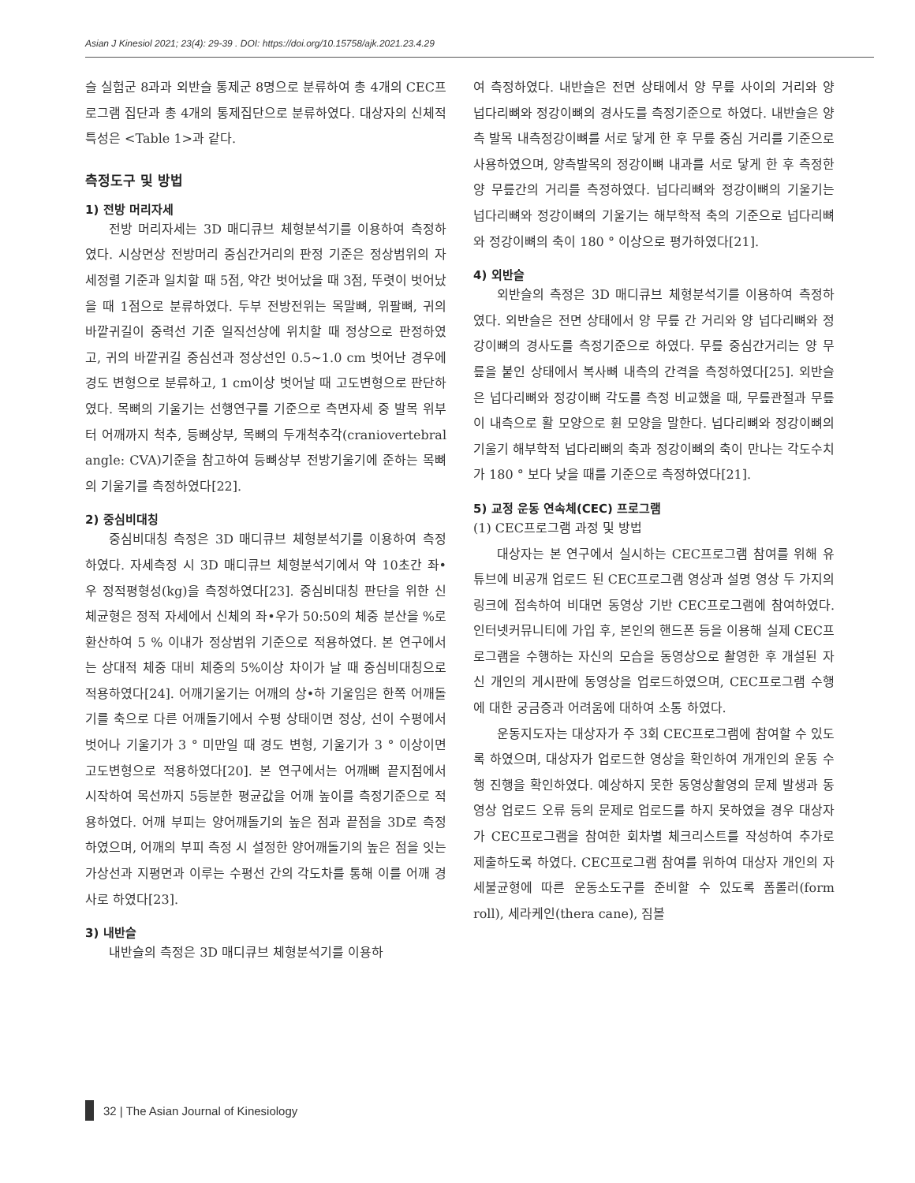Asian J Kinesiol 2021; 23(4): 29-39 . DOI: https://doi.org/10.15758/ajk.2021.23.4.29
슬 실험군 8과과 외반슬 통제군 8명으로 분류하여 총 4개의 CEC프로그램 집단과 총 4개의 통제집단으로 분류하였다. 대상자의 신체적 특성은 <Table 1>과 같다.
측정도구 및 방법
1) 전방 머리자세
전방 머리자세는 3D 매디큐브 체형분석기를 이용하여 측정하였다. 시상면상 전방머리 중심간거리의 판정 기준은 정상범위의 자세정렬 기준과 일치할 때 5점, 약간 벗어났을 때 3점, 뚜렷이 벗어났을 때 1점으로 분류하였다. 두부 전방전위는 목말뼈, 위팔뼈, 귀의 바깥귀길이 중력선 기준 일직선상에 위치할 때 정상으로 판정하였고, 귀의 바깥귀길 중심선과 정상선인 0.5~1.0 cm 벗어난 경우에 경도 변형으로 분류하고, 1 cm이상 벗어날 때 고도변형으로 판단하였다. 목뼈의 기울기는 선행연구를 기준으로 측면자세 중 발목 위부터 어깨까지 척추, 등뼈상부, 목뼈의 두개척추각(craniovertebral angle: CVA)기준을 참고하여 등뼈상부 전방기울기에 준하는 목뼈의 기울기를 측정하였다[22].
2) 중심비대칭
중심비대칭 측정은 3D 매디큐브 체형분석기를 이용하여 측정하였다. 자세측정 시 3D 매디큐브 체형분석기에서 약 10초간 좌•우 정적평형성(kg)을 측정하였다[23]. 중심비대칭 판단을 위한 신체균형은 정적 자세에서 신체의 좌•우가 50:50의 체중 분산을 %로 환산하여 5 % 이내가 정상범위 기준으로 적용하였다. 본 연구에서는 상대적 체중 대비 체중의 5%이상 차이가 날 때 중심비대칭으로 적용하였다[24]. 어깨기울기는 어깨의 상•하 기울임은 한쪽 어깨돌기를 축으로 다른 어깨돌기에서 수평 상태이면 정상, 선이 수평에서 벗어나 기울기가 3 ° 미만일 때 경도 변형, 기울기가 3 ° 이상이면 고도변형으로 적용하였다[20]. 본 연구에서는 어깨뼈 끝지점에서 시작하여 목선까지 5등분한 평균값을 어깨 높이를 측정기준으로 적용하였다. 어깨 부피는 양어깨돌기의 높은 점과 끝점을 3D로 측정하였으며, 어깨의 부피 측정 시 설정한 양어깨돌기의 높은 점을 잇는 가상선과 지평면과 이루는 수평선 간의 각도차를 통해 이를 어깨 경사로 하였다[23].
3) 내반슬
내반슬의 측정은 3D 매디큐브 체형분석기를 이용하
여 측정하였다. 내반슬은 전면 상태에서 양 무릎 사이의 거리와 양 넙다리뼈와 정강이뼈의 경사도를 측정기준으로 하였다. 내반슬은 양측 발목 내측정강이뼈를 서로 닿게 한 후 무릎 중심 거리를 기준으로 사용하였으며, 양측발목의 정강이뼈 내과를 서로 닿게 한 후 측정한 양 무릎간의 거리를 측정하였다. 넙다리뼈와 정강이뼈의 기울기는 넙다리뼈와 정강이뼈의 기울기는 해부학적 축의 기준으로 넙다리뼈와 정강이뼈의 축이 180 ° 이상으로 평가하였다[21].
4) 외반슬
외반슬의 측정은 3D 매디큐브 체형분석기를 이용하여 측정하였다. 외반슬은 전면 상태에서 양 무릎 간 거리와 양 넙다리뼈와 정강이뼈의 경사도를 측정기준으로 하였다. 무릎 중심간거리는 양 무릎을 붙인 상태에서 복사뼈 내측의 간격을 측정하였다[25]. 외반슬은 넙다리뼈와 정강이뼈 각도를 측정 비교했을 때, 무릎관절과 무릎이 내측으로 활 모양으로 휜 모양을 말한다. 넙다리뼈와 정강이뼈의 기울기 해부학적 넙다리뼈의 축과 정강이뼈의 축이 만나는 각도수치가 180 ° 보다 낮을 때를 기준으로 측정하였다[21].
5) 교정 운동 연속체(CEC) 프로그램
(1) CEC프로그램 과정 및 방법
대상자는 본 연구에서 실시하는 CEC프로그램 참여를 위해 유튜브에 비공개 업로드 된 CEC프로그램 영상과 설명 영상 두 가지의 링크에 접속하여 비대면 동영상 기반 CEC프로그램에 참여하였다. 인터넷커뮤니티에 가입 후, 본인의 핸드폰 등을 이용해 실제 CEC프로그램을 수행하는 자신의 모습을 동영상으로 촬영한 후 개설된 자신 개인의 게시판에 동영상을 업로드하였으며, CEC프로그램 수행에 대한 궁금증과 어려움에 대하여 소통 하였다.
운동지도자는 대상자가 주 3회 CEC프로그램에 참여할 수 있도록 하였으며, 대상자가 업로드한 영상을 확인하여 개개인의 운동 수행 진행을 확인하였다. 예상하지 못한 동영상촬영의 문제 발생과 동영상 업로드 오류 등의 문제로 업로드를 하지 못하였을 경우 대상자가 CEC프로그램을 참여한 회차별 체크리스트를 작성하여 추가로 제출하도록 하였다. CEC프로그램 참여를 위하여 대상자 개인의 자세불균형에 따른 운동소도구를 준비할 수 있도록 폼롤러(form roll), 세라케인(thera cane), 짐볼
32 | The Asian Journal of Kinesiology